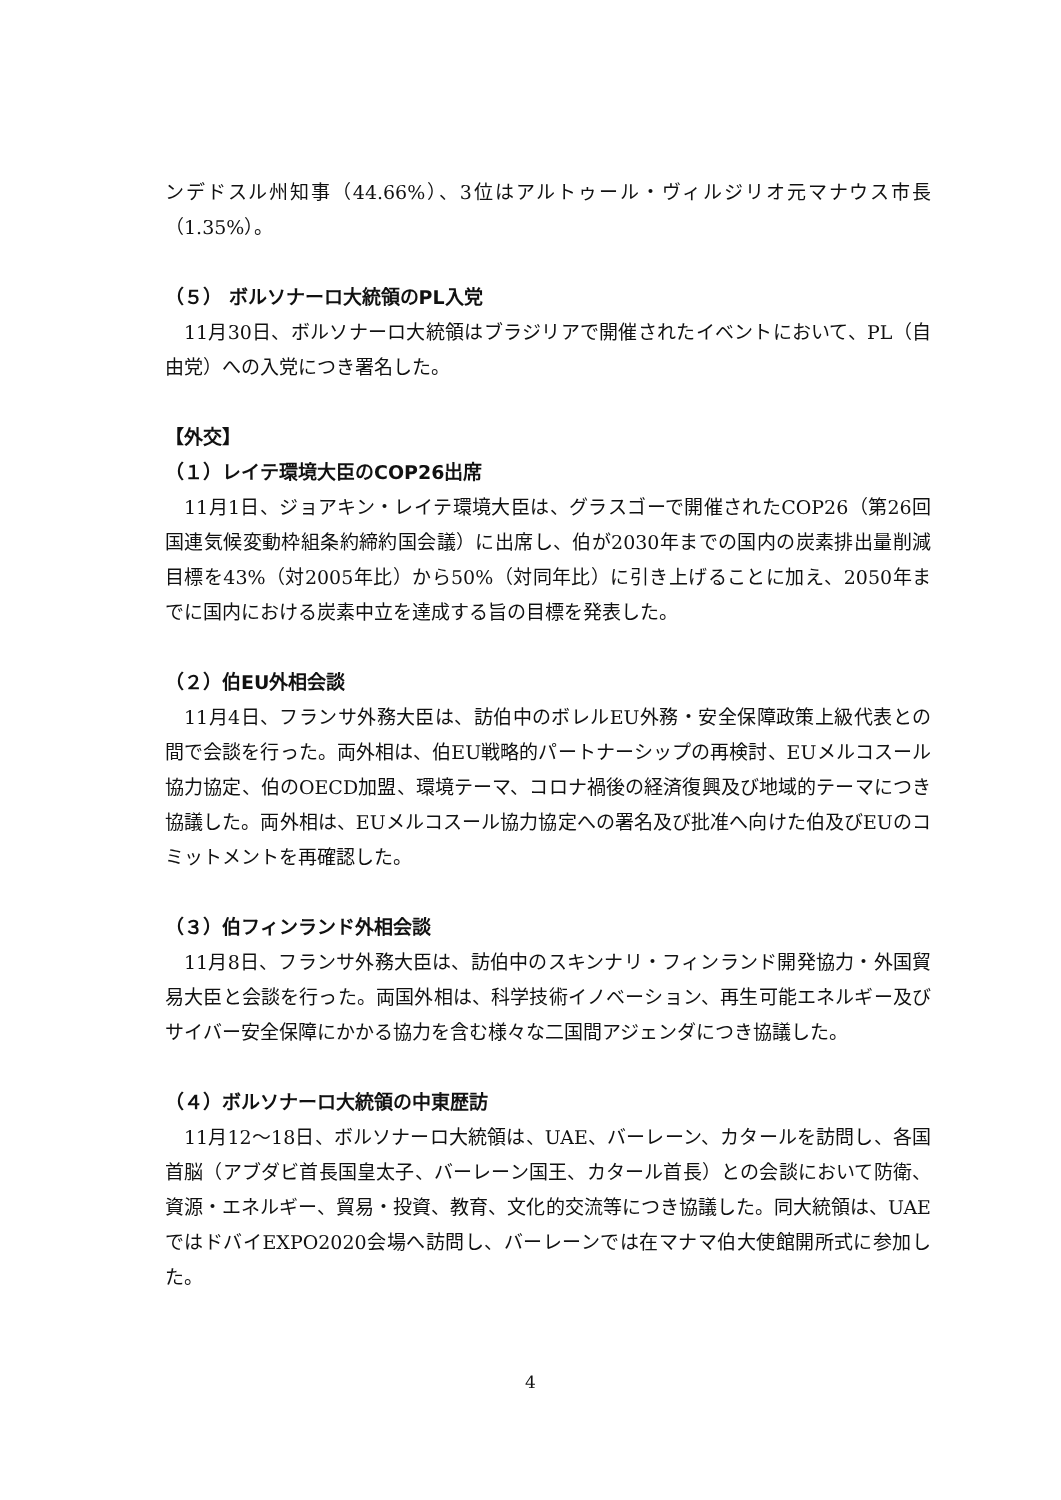ンデドスル州知事（44.66%）、3位はアルトゥール・ヴィルジリオ元マナウス市長（1.35%）。
（５） ボルソナーロ大統領のPL入党
11月30日、ボルソナーロ大統領はブラジリアで開催されたイベントにおいて、PL（自由党）への入党につき署名した。
【外交】
（１）レイテ環境大臣のCOP26出席
11月1日、ジョアキン・レイテ環境大臣は、グラスゴーで開催されたCOP26（第26回国連気候変動枠組条約締約国会議）に出席し、伯が2030年までの国内の炭素排出量削減目標を43%（対2005年比）から50%（対同年比）に引き上げることに加え、2050年までに国内における炭素中立を達成する旨の目標を発表した。
（２）伯EU外相会談
11月4日、フランサ外務大臣は、訪伯中のボレルEU外務・安全保障政策上級代表との間で会談を行った。両外相は、伯EU戦略的パートナーシップの再検討、EUメルコスール協力協定、伯のOECD加盟、環境テーマ、コロナ禍後の経済復興及び地域的テーマにつき協議した。両外相は、EUメルコスール協力協定への署名及び批准へ向けた伯及びEUのコミットメントを再確認した。
（３）伯フィンランド外相会談
11月8日、フランサ外務大臣は、訪伯中のスキンナリ・フィンランド開発協力・外国貿易大臣と会談を行った。両国外相は、科学技術イノベーション、再生可能エネルギー及びサイバー安全保障にかかる協力を含む様々な二国間アジェンダにつき協議した。
（４）ボルソナーロ大統領の中東歴訪
11月12〜18日、ボルソナーロ大統領は、UAE、バーレーン、カタールを訪問し、各国首脳（アブダビ首長国皇太子、バーレーン国王、カタール首長）との会談において防衛、資源・エネルギー、貿易・投資、教育、文化的交流等につき協議した。同大統領は、UAEではドバイEXPO2020会場へ訪問し、バーレーンでは在マナマ伯大使館開所式に参加した。
4